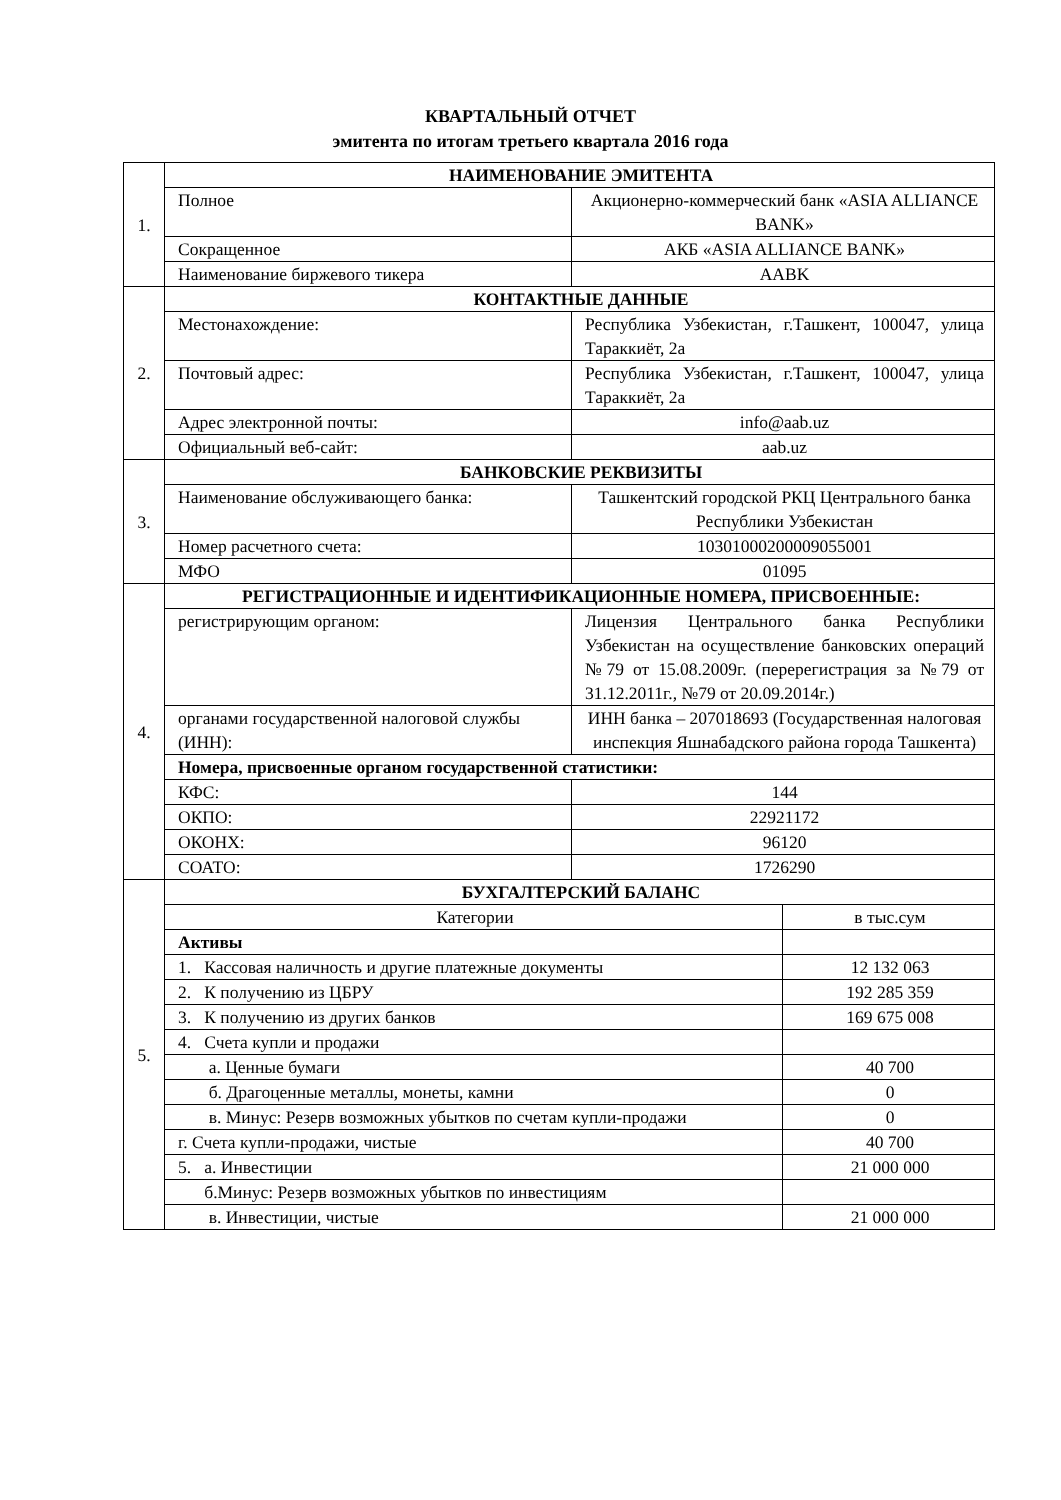КВАРТАЛЬНЫЙ ОТЧЕТ
эмитента по итогам третьего квартала 2016 года
| 1. | НАИМЕНОВАНИЕ ЭМИТЕНТА | | |
| | Полное | Акционерно-коммерческий банк «ASIA ALLIANCE BANK» | |
| | Сокращенное | АКБ «ASIA ALLIANCE BANK» | |
| | Наименование биржевого тикера | AABK | |
| 2. | КОНТАКТНЫЕ ДАННЫЕ | | |
| | Местонахождение: | Республика Узбекистан, г.Ташкент, 100047, улица Тараккиёт, 2а | |
| | Почтовый адрес: | Республика Узбекистан, г.Ташкент, 100047, улица Тараккиёт, 2а | |
| | Адрес электронной почты: | info@aab.uz | |
| | Официальный веб-сайт: | aab.uz | |
| 3. | БАНКОВСКИЕ РЕКВИЗИТЫ | | |
| | Наименование обслуживающего банка: | Ташкентский городской РКЦ Центрального банка Республики Узбекистан | |
| | Номер расчетного счета: | 10301000200009055001 | |
| | МФО | 01095 | |
| 4. | РЕГИСТРАЦИОННЫЕ И ИДЕНТИФИКАЦИОННЫЕ НОМЕРА, ПРИСВОЕННЫЕ: | | |
| | регистрирующим органом: | Лицензия Центрального банка Республики Узбекистан на осуществление банковских операций №79 от 15.08.2009г. (перерегистрация за №79 от 31.12.2011г., №79 от 20.09.2014г.) | |
| | органами государственной налоговой службы (ИНН): | ИНН банка – 207018693 (Государственная налоговая инспекция Яшнабадского района города Ташкента) | |
| | Номера, присвоенные органом государственной статистики: | | |
| | КФС: | 144 | |
| | ОКПО: | 22921172 | |
| | ОКОНХ: | 96120 | |
| | СОАТО: | 1726290 | |
| 5. | БУХГАЛТЕРСКИЙ БАЛАНС | | |
| | Категории | | в тыс.сум |
| | Активы | | |
| | 1. Кассовая наличность и другие платежные документы | | 12 132 063 |
| | 2. К получению из ЦБРУ | | 192 285 359 |
| | 3. К получению из других банков | | 169 675 008 |
| | 4. Счета купли и продажи | | |
| | а. Ценные бумаги | | 40 700 |
| | б. Драгоценные металлы, монеты, камни | | 0 |
| | в. Минус: Резерв возможных убытков по счетам купли-продажи | | 0 |
| | г. Счета купли-продажи, чистые | | 40 700 |
| | 5. а. Инвестиции | | 21 000 000 |
| | б.Минус: Резерв возможных убытков по инвестициям | | |
| | в. Инвестиции, чистые | | 21 000 000 |